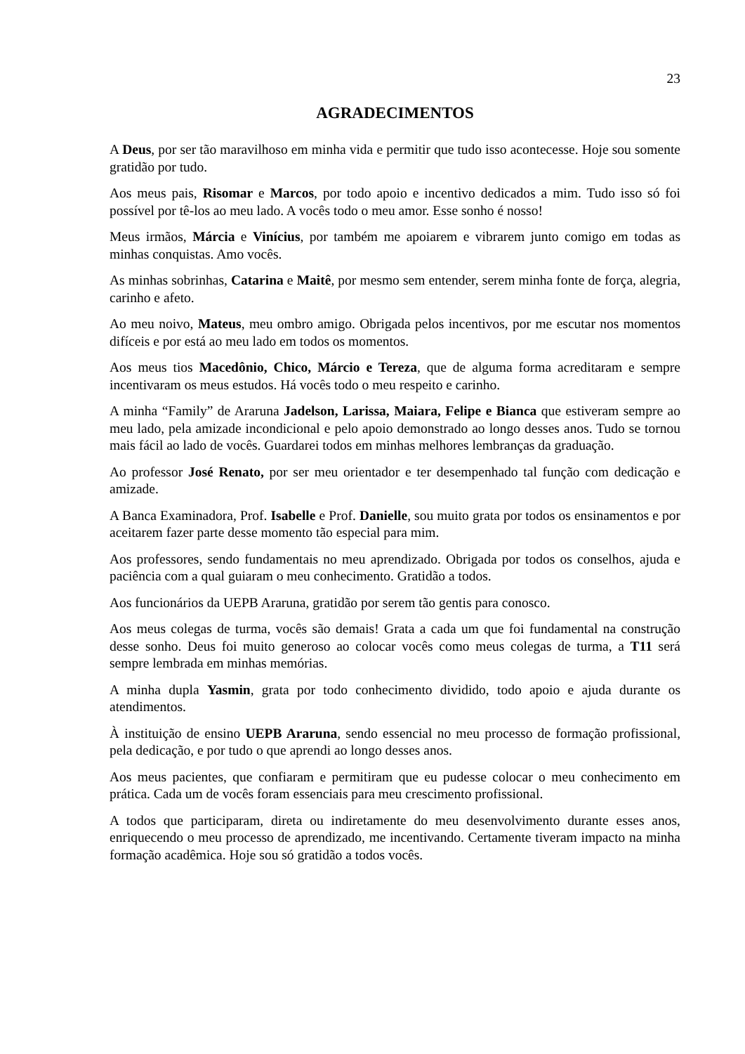23
AGRADECIMENTOS
A Deus, por ser tão maravilhoso em minha vida e permitir que tudo isso acontecesse. Hoje sou somente gratidão por tudo.
Aos meus pais, Risomar e Marcos, por todo apoio e incentivo dedicados a mim. Tudo isso só foi possível por tê-los ao meu lado. A vocês todo o meu amor. Esse sonho é nosso!
Meus irmãos, Márcia e Vinícius, por também me apoiarem e vibrarem junto comigo em todas as minhas conquistas. Amo vocês.
As minhas sobrinhas, Catarina e Maitê, por mesmo sem entender, serem minha fonte de força, alegria, carinho e afeto.
Ao meu noivo, Mateus, meu ombro amigo. Obrigada pelos incentivos, por me escutar nos momentos difíceis e por está ao meu lado em todos os momentos.
Aos meus tios Macedônio, Chico, Márcio e Tereza, que de alguma forma acreditaram e sempre incentivaram os meus estudos. Há vocês todo o meu respeito e carinho.
A minha “Family” de Araruna Jadelson, Larissa, Maiara, Felipe e Bianca que estiveram sempre ao meu lado, pela amizade incondicional e pelo apoio demonstrado ao longo desses anos. Tudo se tornou mais fácil ao lado de vocês. Guardarei todos em minhas melhores lembranças da graduação.
Ao professor José Renato, por ser meu orientador e ter desempenhado tal função com dedicação e amizade.
A Banca Examinadora, Prof. Isabelle e Prof. Danielle, sou muito grata por todos os ensinamentos e por aceitarem fazer parte desse momento tão especial para mim.
Aos professores, sendo fundamentais no meu aprendizado. Obrigada por todos os conselhos, ajuda e paciência com a qual guiaram o meu conhecimento. Gratidão a todos.
Aos funcionários da UEPB Araruna, gratidão por serem tão gentis para conosco.
Aos meus colegas de turma, vocês são demais! Grata a cada um que foi fundamental na construção desse sonho. Deus foi muito generoso ao colocar vocês como meus colegas de turma, a T11 será sempre lembrada em minhas memórias.
A minha dupla Yasmin, grata por todo conhecimento dividido, todo apoio e ajuda durante os atendimentos.
À instituição de ensino UEPB Araruna, sendo essencial no meu processo de formação profissional, pela dedicação, e por tudo o que aprendi ao longo desses anos.
Aos meus pacientes, que confiaram e permitiram que eu pudesse colocar o meu conhecimento em prática. Cada um de vocês foram essenciais para meu crescimento profissional.
A todos que participaram, direta ou indiretamente do meu desenvolvimento durante esses anos, enriquecendo o meu processo de aprendizado, me incentivando. Certamente tiveram impacto na minha formação acadêmica. Hoje sou só gratidão a todos vocês.